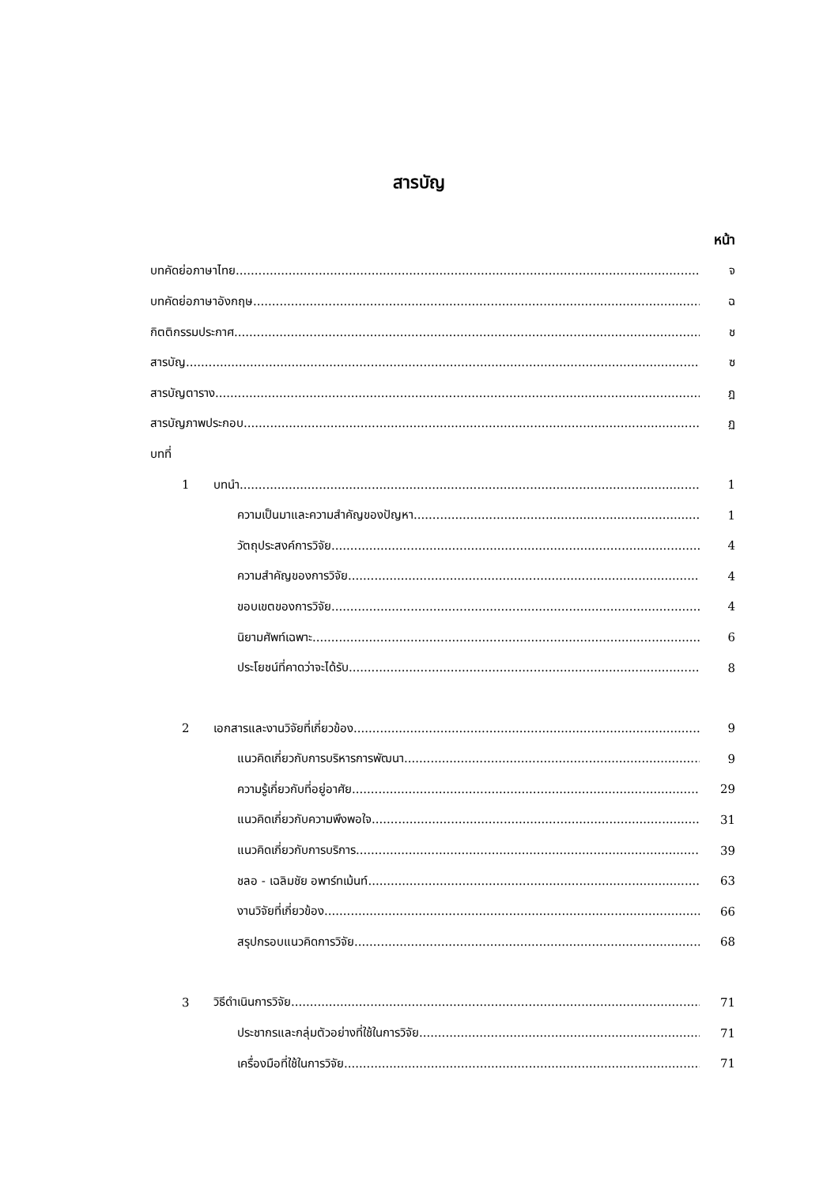สารบัญ
หน้า
บทคัดย่อภาษาไทย จ
บทคัดย่อภาษาอังกฤษ ฉ
กิตติกรรมประกาศ ช
สารบัญ ซ
สารบัญตาราง ฎ
สารบัญภาพประกอบ ฏ
บทที่
1 บทนำ 1
ความเป็นมาและความสำคัญของปัญหา 1
วัตถุประสงค์การวิจัย 4
ความสำคัญของการวิจัย 4
ขอบเขตของการวิจัย 4
นิยามศัพท์เฉพาะ 6
ประโยชน์ที่คาดว่าจะได้รับ 8
2 เอกสารและงานวิจัยที่เกี่ยวข้อง 9
แนวคิดเกี่ยวกับการบริหารการพัฒนา 9
ความรู้เกี่ยวกับที่อยู่อาศัย 29
แนวคิดเกี่ยวกับความพึงพอใจ 31
แนวคิดเกี่ยวกับการบริการ 39
ชลอ - เฉลิมชัย อพาร์ทเม้นท์ 63
งานวิจัยที่เกี่ยวข้อง 66
สรุปกรอบแนวคิดการวิจัย 68
3 วิธีดำเนินการวิจัย 71
ประชากรและกลุ่มตัวอย่างที่ใช้ในการวิจัย 71
เครื่องมือที่ใช้ในการวิจัย 71